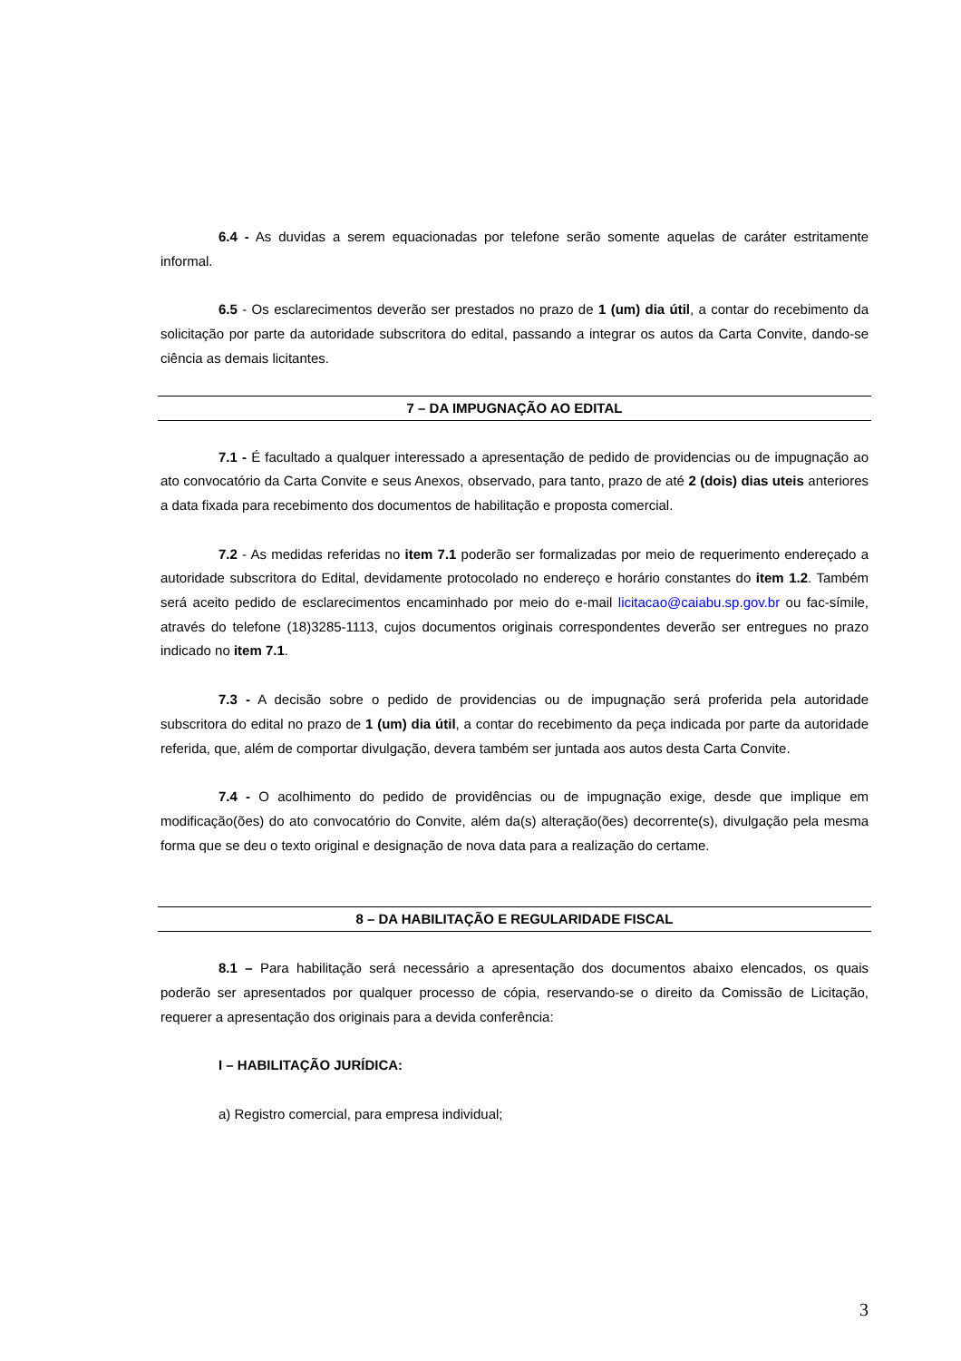6.4 - As duvidas a serem equacionadas por telefone serão somente aquelas de caráter estritamente informal.
6.5 - Os esclarecimentos deverão ser prestados no prazo de 1 (um) dia útil, a contar do recebimento da solicitação por parte da autoridade subscritora do edital, passando a integrar os autos da Carta Convite, dando-se ciência as demais licitantes.
7 – DA IMPUGNAÇÃO AO EDITAL
7.1 - É facultado a qualquer interessado a apresentação de pedido de providencias ou de impugnação ao ato convocatório da Carta Convite e seus Anexos, observado, para tanto, prazo de até 2 (dois) dias uteis anteriores a data fixada para recebimento dos documentos de habilitação e proposta comercial.
7.2 - As medidas referidas no item 7.1 poderão ser formalizadas por meio de requerimento endereçado a autoridade subscritora do Edital, devidamente protocolado no endereço e horário constantes do item 1.2. Também será aceito pedido de esclarecimentos encaminhado por meio do e-mail licitacao@caiabu.sp.gov.br ou fac-símile, através do telefone (18)3285-1113, cujos documentos originais correspondentes deverão ser entregues no prazo indicado no item 7.1.
7.3 - A decisão sobre o pedido de providencias ou de impugnação será proferida pela autoridade subscritora do edital no prazo de 1 (um) dia útil, a contar do recebimento da peça indicada por parte da autoridade referida, que, além de comportar divulgação, devera também ser juntada aos autos desta Carta Convite.
7.4 - O acolhimento do pedido de providências ou de impugnação exige, desde que implique em modificação(ões) do ato convocatório do Convite, além da(s) alteração(ões) decorrente(s), divulgação pela mesma forma que se deu o texto original e designação de nova data para a realização do certame.
8 – DA HABILITAÇÃO E REGULARIDADE FISCAL
8.1 – Para habilitação será necessário a apresentação dos documentos abaixo elencados, os quais poderão ser apresentados por qualquer processo de cópia, reservando-se o direito da Comissão de Licitação, requerer a apresentação dos originais para a devida conferência:
I – HABILITAÇÃO JURÍDICA:
a) Registro comercial, para empresa individual;
3